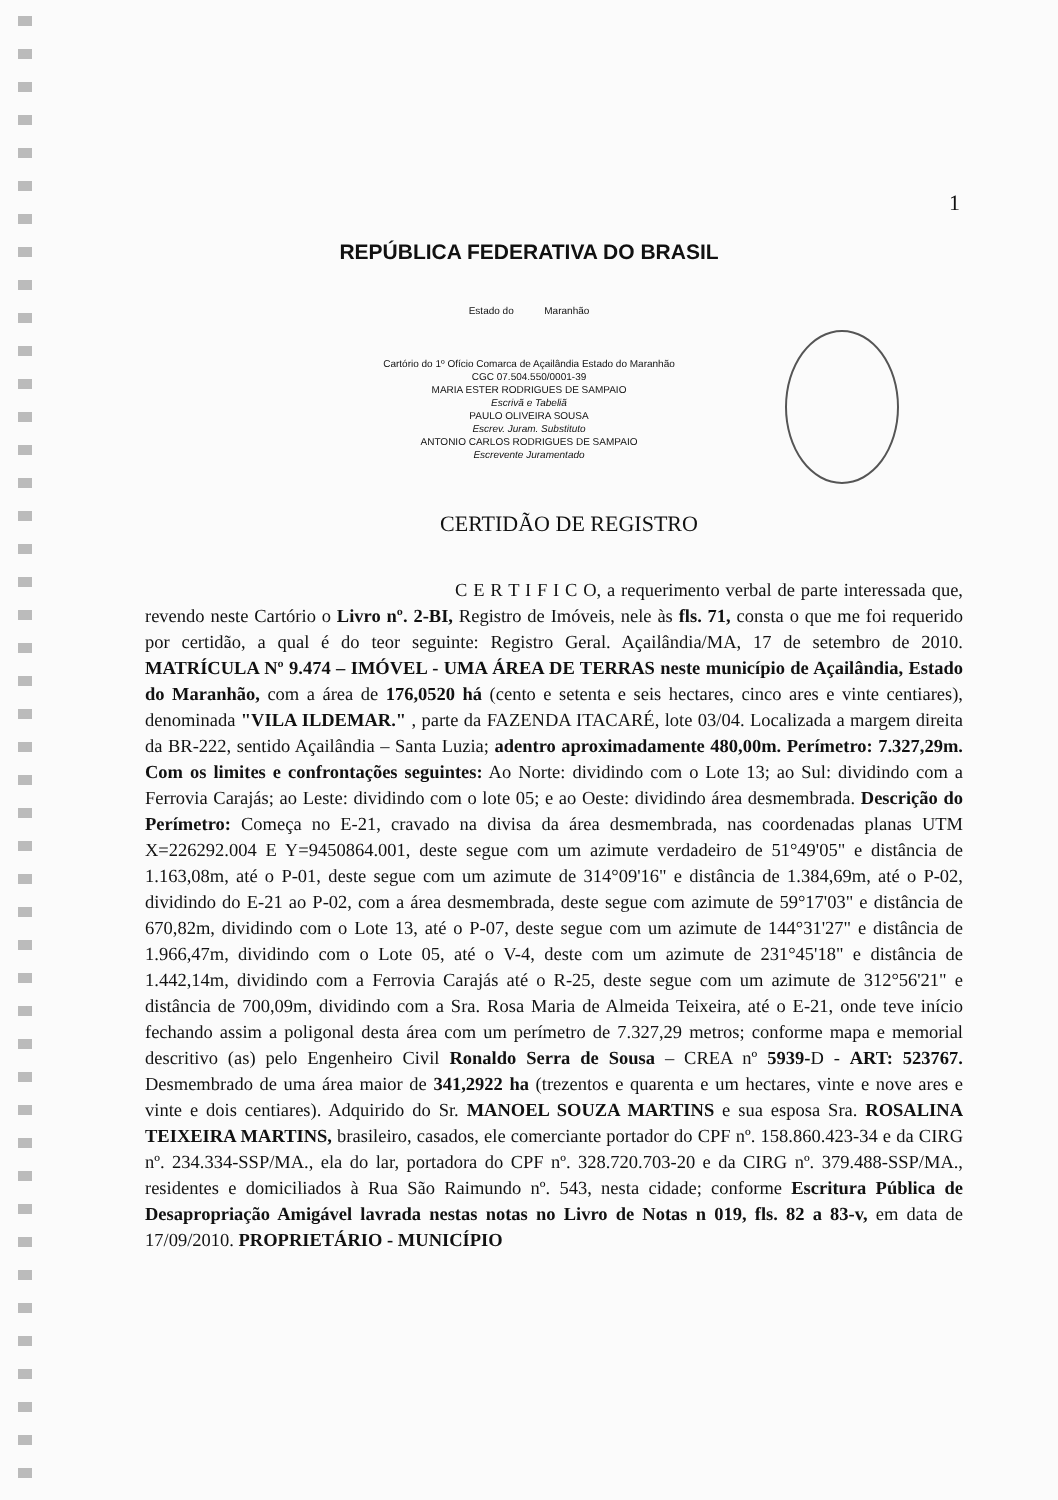1
REPÚBLICA FEDERATIVA DO BRASIL
Estado do Maranhão
Cartório do 1º Ofício Comarca de Açailândia Estado do Maranhão
CGC 07.504.550/0001-39
MARIA ESTER RODRIGUES DE SAMPAIO
Escrivã e Tabeliã
PAULO OLIVEIRA SOUSA
Escrev. Juram. Substituto
ANTONIO CARLOS RODRIGUES DE SAMPAIO
Escrevente Juramentado
CERTIDÃO DE REGISTRO
C E R T I F I C O, a requerimento verbal de parte interessada que, revendo neste Cartório o Livro nº. 2-BI, Registro de Imóveis, nele às fls. 71, consta o que me foi requerido por certidão, a qual é do teor seguinte: Registro Geral. Açailândia/MA, 17 de setembro de 2010. MATRÍCULA Nº 9.474 – IMÓVEL - UMA ÁREA DE TERRAS neste município de Açailândia, Estado do Maranhão, com a área de 176,0520 há (cento e setenta e seis hectares, cinco ares e vinte centiares), denominada "VILA ILDEMAR." , parte da FAZENDA ITACARÉ, lote 03/04. Localizada a margem direita da BR-222, sentido Açailândia – Santa Luzia; adentro aproximadamente 480,00m. Perímetro: 7.327,29m. Com os limites e confrontações seguintes: Ao Norte: dividindo com o Lote 13; ao Sul: dividindo com a Ferrovia Carajás; ao Leste: dividindo com o lote 05; e ao Oeste: dividindo área desmembrada. Descrição do Perímetro: Começa no E-21, cravado na divisa da área desmembrada, nas coordenadas planas UTM X=226292.004 E Y=9450864.001, deste segue com um azimute verdadeiro de 51°49'05" e distância de 1.163,08m, até o P-01, deste segue com um azimute de 314°09'16" e distância de 1.384,69m, até o P-02, dividindo do E-21 ao P-02, com a área desmembrada, deste segue com azimute de 59°17'03" e distância de 670,82m, dividindo com o Lote 13, até o P-07, deste segue com um azimute de 144°31'27" e distância de 1.966,47m, dividindo com o Lote 05, até o V-4, deste com um azimute de 231°45'18" e distância de 1.442,14m, dividindo com a Ferrovia Carajás até o R-25, deste segue com um azimute de 312°56'21" e distância de 700,09m, dividindo com a Sra. Rosa Maria de Almeida Teixeira, até o E-21, onde teve início fechando assim a poligonal desta área com um perímetro de 7.327,29 metros; conforme mapa e memorial descritivo (as) pelo Engenheiro Civil Ronaldo Serra de Sousa – CREA nº 5939-D - ART: 523767. Desmembrado de uma área maior de 341,2922 ha (trezentos e quarenta e um hectares, vinte e nove ares e vinte e dois centiares). Adquirido do Sr. MANOEL SOUZA MARTINS e sua esposa Sra. ROSALINA TEIXEIRA MARTINS, brasileiro, casados, ele comerciante portador do CPF nº. 158.860.423-34 e da CIRG nº. 234.334-SSP/MA., ela do lar, portadora do CPF nº. 328.720.703-20 e da CIRG nº. 379.488-SSP/MA., residentes e domiciliados à Rua São Raimundo nº. 543, nesta cidade; conforme Escritura Pública de Desapropriação Amigável lavrada nestas notas no Livro de Notas n 019, fls. 82 a 83-v, em data de 17/09/2010. PROPRIETÁRIO - MUNICÍPIO